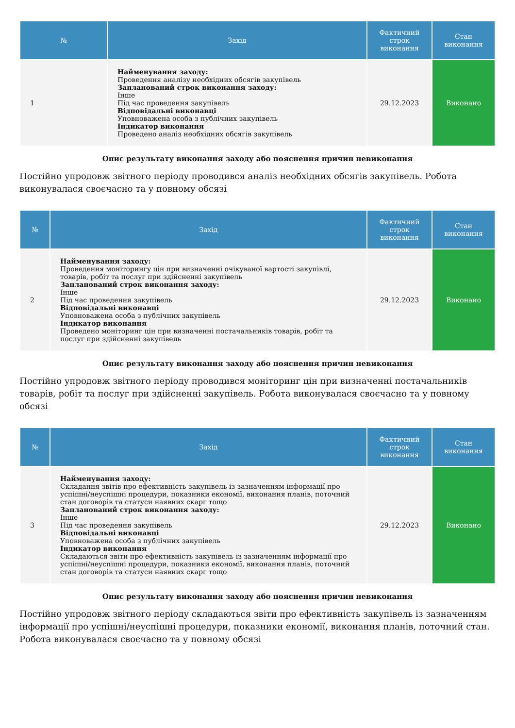| № | Захід | Фактичний строк виконання | Стан виконання |
| --- | --- | --- | --- |
| 1 | Найменування заходу: Проведення аналізу необхідних обсягів закупівель Запланований строк виконання заходу: Інше Під час проведення закупівель Відповідальні виконавці Уповноважена особа з публічних закупівель Індикатор виконання Проведено аналіз необхідних обсягів закупівель | 29.12.2023 | Виконано |
Опис результату виконання заходу або пояснення причин невиконання
Постійно упродовж звітного періоду проводився аналіз необхідних обсягів закупівель. Робота виконувалася своєчасно та у повному обсязі
| № | Захід | Фактичний строк виконання | Стан виконання |
| --- | --- | --- | --- |
| 2 | Найменування заходу: Проведення моніторингу цін при визначенні очікуваної вартості закупівлі, товарів, робіт та послуг при здійсненні закупівель Запланований строк виконання заходу: Інше Під час проведення закупівель Відповідальні виконавці Уповноважена особа з публічних закупівель Індикатор виконання Проведено моніторинг цін при визначенні постачальників товарів, робіт та послуг при здійсненні закупівель | 29.12.2023 | Виконано |
Опис результату виконання заходу або пояснення причин невиконання
Постійно упродовж звітного періоду проводився моніторинг цін при визначенні постачальників товарів, робіт та послуг при здійсненні закупівель. Робота виконувалася своєчасно та у повному обсязі
| № | Захід | Фактичний строк виконання | Стан виконання |
| --- | --- | --- | --- |
| 3 | Найменування заходу: Складання звітів про ефективність закупівель із зазначенням інформації про успішні/неуспішні процедури, показники економії, виконання планів, поточний стан договорів та статуси наявних скарг тощо Запланований строк виконання заходу: Інше Під час проведення закупівель Відповідальні виконавці Уповноважена особа з публічних закупівель Індикатор виконання Складаються звіти про ефективність закупівель із зазначенням інформації про успішні/неуспішні процедури, показники економії, виконання планів, поточний стан договорів та статуси наявних скарг тощо | 29.12.2023 | Виконано |
Опис результату виконання заходу або пояснення причин невиконання
Постійно упродовж звітного періоду складаються звіти про ефективність закупівель із зазначенням інформації про успішні/неуспішні процедури, показники економії, виконання планів, поточний стан. Робота виконувалася своєчасно та у повному обсязі